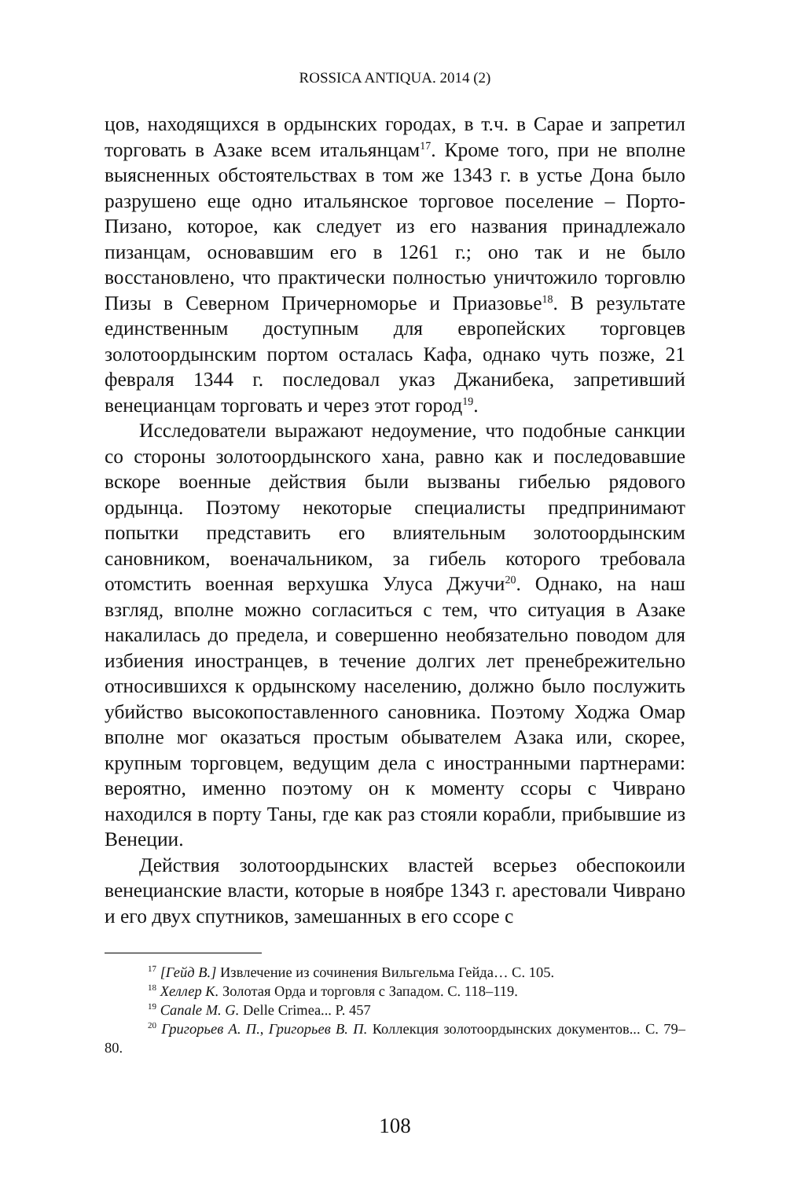ROSSICA ANTIQUA. 2014 (2)
цов, находящихся в ордынских городах, в т.ч. в Сарае и запретил торговать в Азаке всем итальянцам<sup>17</sup>. Кроме того, при не вполне выясненных обстоятельствах в том же 1343 г. в устье Дона было разрушено еще одно итальянское торговое поселение – Порто-Пизано, которое, как следует из его названия принадлежало пизанцам, основавшим его в 1261 г.; оно так и не было восстановлено, что практически полностью уничтожило торговлю Пизы в Северном Причерноморье и Приазовье<sup>18</sup>. В результате единственным доступным для европейских торговцев золотоордынским портом осталась Кафа, однако чуть позже, 21 февраля 1344 г. последовал указ Джанибека, запретивший венецианцам торговать и через этот город<sup>19</sup>.
Исследователи выражают недоумение, что подобные санкции со стороны золотоордынского хана, равно как и последовавшие вскоре военные действия были вызваны гибелью рядового ордынца. Поэтому некоторые специалисты предпринимают попытки представить его влиятельным золотоордынским сановником, военачальником, за гибель которого требовала отомстить военная верхушка Улуса Джучи<sup>20</sup>. Однако, на наш взгляд, вполне можно согласиться с тем, что ситуация в Азаке накалилась до предела, и совершенно необязательно поводом для избиения иностранцев, в течение долгих лет пренебрежительно относившихся к ордынскому населению, должно было послужить убийство высокопоставленного сановника. Поэтому Ходжа Омар вполне мог оказаться простым обывателем Азака или, скорее, крупным торговцем, ведущим дела с иностранными партнерами: вероятно, именно поэтому он к моменту ссоры с Чиврано находился в порту Таны, где как раз стояли корабли, прибывшие из Венеции.
Действия золотоордынских властей всерьез обеспокоили венецианские власти, которые в ноябре 1343 г. арестовали Чиврано и его двух спутников, замешанных в его ссоре с
<sup>17</sup> [Гейд В.] Извлечение из сочинения Вильгельма Гейда… С. 105.
<sup>18</sup> Хеллер К. Золотая Орда и торговля с Западом. С. 118–119.
<sup>19</sup> Canale M. G. Delle Crimea... P. 457
<sup>20</sup> Григорьев А. П., Григорьев В. П. Коллекция золотоордынских документов... С. 79–80.
108